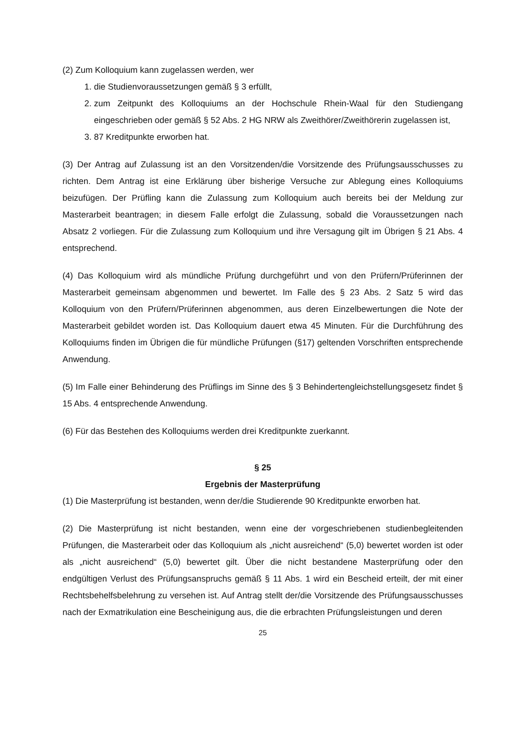(2) Zum Kolloquium kann zugelassen werden, wer
1. die Studienvoraussetzungen gemäß § 3 erfüllt,
2. zum Zeitpunkt des Kolloquiums an der Hochschule Rhein-Waal für den Studiengang eingeschrieben oder gemäß § 52 Abs. 2 HG NRW als Zweithörer/Zweithörerin zugelassen ist,
3. 87 Kreditpunkte erworben hat.
(3) Der Antrag auf Zulassung ist an den Vorsitzenden/die Vorsitzende des Prüfungsausschusses zu richten. Dem Antrag ist eine Erklärung über bisherige Versuche zur Ablegung eines Kolloquiums beizufügen. Der Prüfling kann die Zulassung zum Kolloquium auch bereits bei der Meldung zur Masterarbeit beantragen; in diesem Falle erfolgt die Zulassung, sobald die Voraussetzungen nach Absatz 2 vorliegen. Für die Zulassung zum Kolloquium und ihre Versagung gilt im Übrigen § 21 Abs. 4 entsprechend.
(4) Das Kolloquium wird als mündliche Prüfung durchgeführt und von den Prüfern/Prüferinnen der Masterarbeit gemeinsam abgenommen und bewertet. Im Falle des § 23 Abs. 2 Satz 5 wird das Kolloquium von den Prüfern/Prüferinnen abgenommen, aus deren Einzelbewertungen die Note der Masterarbeit gebildet worden ist. Das Kolloquium dauert etwa 45 Minuten. Für die Durchführung des Kolloquiums finden im Übrigen die für mündliche Prüfungen (§17) geltenden Vorschriften entsprechende Anwendung.
(5) Im Falle einer Behinderung des Prüflings im Sinne des § 3 Behindertengleichstellungsgesetz findet § 15 Abs. 4 entsprechende Anwendung.
(6) Für das Bestehen des Kolloquiums werden drei Kreditpunkte zuerkannt.
§ 25
Ergebnis der Masterprüfung
(1) Die Masterprüfung ist bestanden, wenn der/die Studierende 90 Kreditpunkte erworben hat.
(2) Die Masterprüfung ist nicht bestanden, wenn eine der vorgeschriebenen studienbegleitenden Prüfungen, die Masterarbeit oder das Kolloquium als „nicht ausreichend“ (5,0) bewertet worden ist oder als „nicht ausreichend“ (5,0) bewertet gilt. Über die nicht bestandene Masterprüfung oder den endgültigen Verlust des Prüfungsanspruchs gemäß § 11 Abs. 1 wird ein Bescheid erteilt, der mit einer Rechtsbehelfsbelehrung zu versehen ist. Auf Antrag stellt der/die Vorsitzende des Prüfungsausschusses nach der Exmatrikulation eine Bescheinigung aus, die die erbrachten Prüfungsleistungen und deren
25